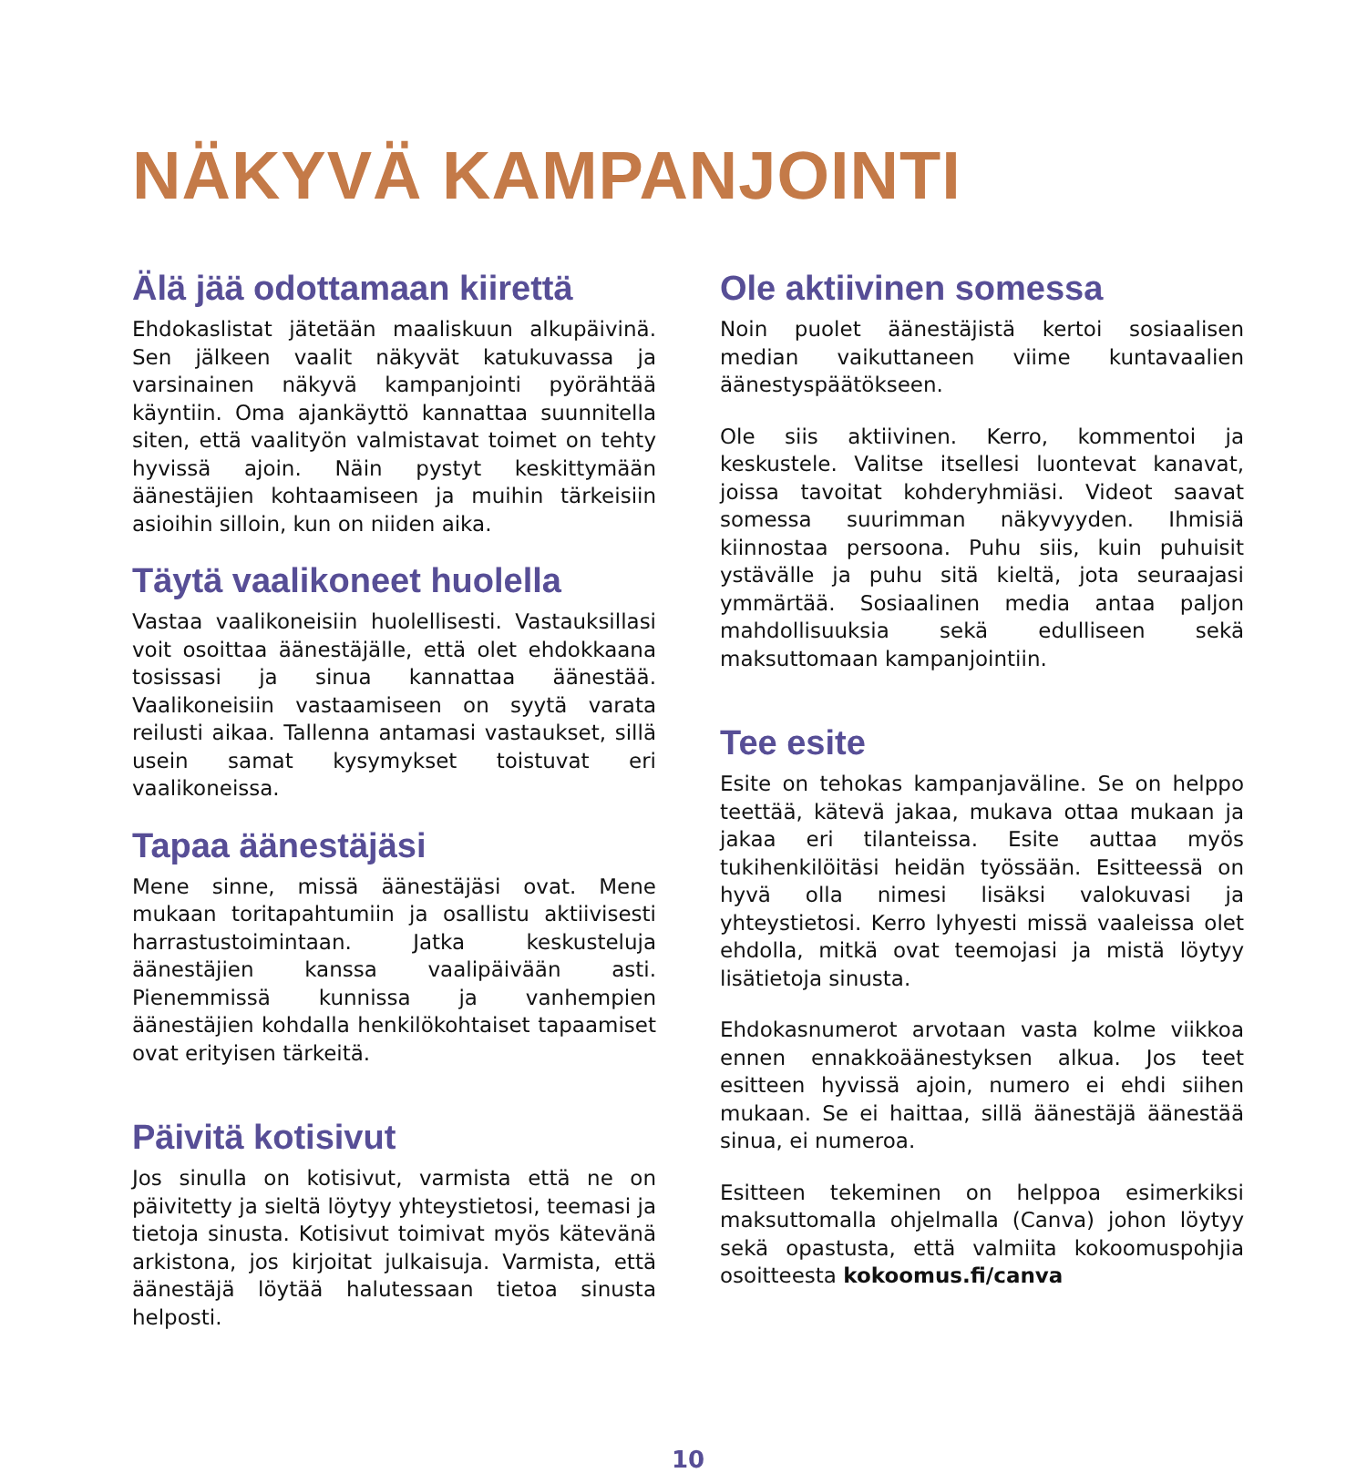NÄKYVÄ KAMPANJOINTI
Älä jää odottamaan kiirettä
Ehdokaslistat jätetään maaliskuun alkupäivinä. Sen jälkeen vaalit näkyvät katukuvassa ja varsinainen näkyvä kampanjointi pyörähtää käyntiin. Oma ajankäyttö kannattaa suunnitella siten, että vaalityön valmistavat toimet on tehty hyvissä ajoin. Näin pystyt keskittymään äänestäjien kohtaamiseen ja muihin tärkeisiin asioihin silloin, kun on niiden aika.
Täytä vaalikoneet huolella
Vastaa vaalikoneisiin huolellisesti. Vastauksillasi voit osoittaa äänestäjälle, että olet ehdokkaana tosissasi ja sinua kannattaa äänestää. Vaalikoneisiin vastaamiseen on syytä varata reilusti aikaa. Tallenna antamasi vastaukset, sillä usein samat kysymykset toistuvat eri vaalikoneissa.
Tapaa äänestäjäsi
Mene sinne, missä äänestäjäsi ovat. Mene mukaan toritapahtumiin ja osallistu aktiivisesti harrastustoimintaan. Jatka keskusteluja äänestäjien kanssa vaalipäivään asti. Pienemmissä kunnissa ja vanhempien äänestäjien kohdalla henkilökohtaiset tapaamiset ovat erityisen tärkeitä.
Päivitä kotisivut
Jos sinulla on kotisivut, varmista että ne on päivitetty ja sieltä löytyy yhteystietosi, teemasi ja tietoja sinusta. Kotisivut toimivat myös kätevänä arkistona, jos kirjoitat julkaisuja. Varmista, että äänestäjä löytää halutessaan tietoa sinusta helposti.
Ole aktiivinen somessa
Noin puolet äänestäjistä kertoi sosiaalisen median vaikuttaneen viime kuntavaalien äänestyspäätökseen.
Ole siis aktiivinen. Kerro, kommentoi ja keskustele. Valitse itsellesi luontevat kanavat, joissa tavoitat kohderyhmiäsi. Videot saavat somessa suurimman näkyvyyden. Ihmisiä kiinnostaa persoona. Puhu siis, kuin puhuisit ystävälle ja puhu sitä kieltä, jota seuraajasi ymmärtää. Sosiaalinen media antaa paljon mahdollisuuksia sekä edulliseen sekä maksuttomaan kampanjointiin.
Tee esite
Esite on tehokas kampanjaväline. Se on helppo teettää, kätevä jakaa, mukava ottaa mukaan ja jakaa eri tilanteissa. Esite auttaa myös tukihenkilöitäsi heidän työssään. Esitteessä on hyvä olla nimesi lisäksi valokuvasi ja yhteystietosi. Kerro lyhyesti missä vaaleissa olet ehdolla, mitkä ovat teemojasi ja mistä löytyy lisätietoja sinusta.
Ehdokasnumerot arvotaan vasta kolme viikkoa ennen ennakkoäänestyksen alkua. Jos teet esitteen hyvissä ajoin, numero ei ehdi siihen mukaan. Se ei haittaa, sillä äänestäjä äänestää sinua, ei numeroa.
Esitteen tekeminen on helppoa esimerkiksi maksuttomalla ohjelmalla (Canva) johon löytyy sekä opastusta, että valmiita kokoomuspohjia osoitteesta kokoomus.fi/canva
10